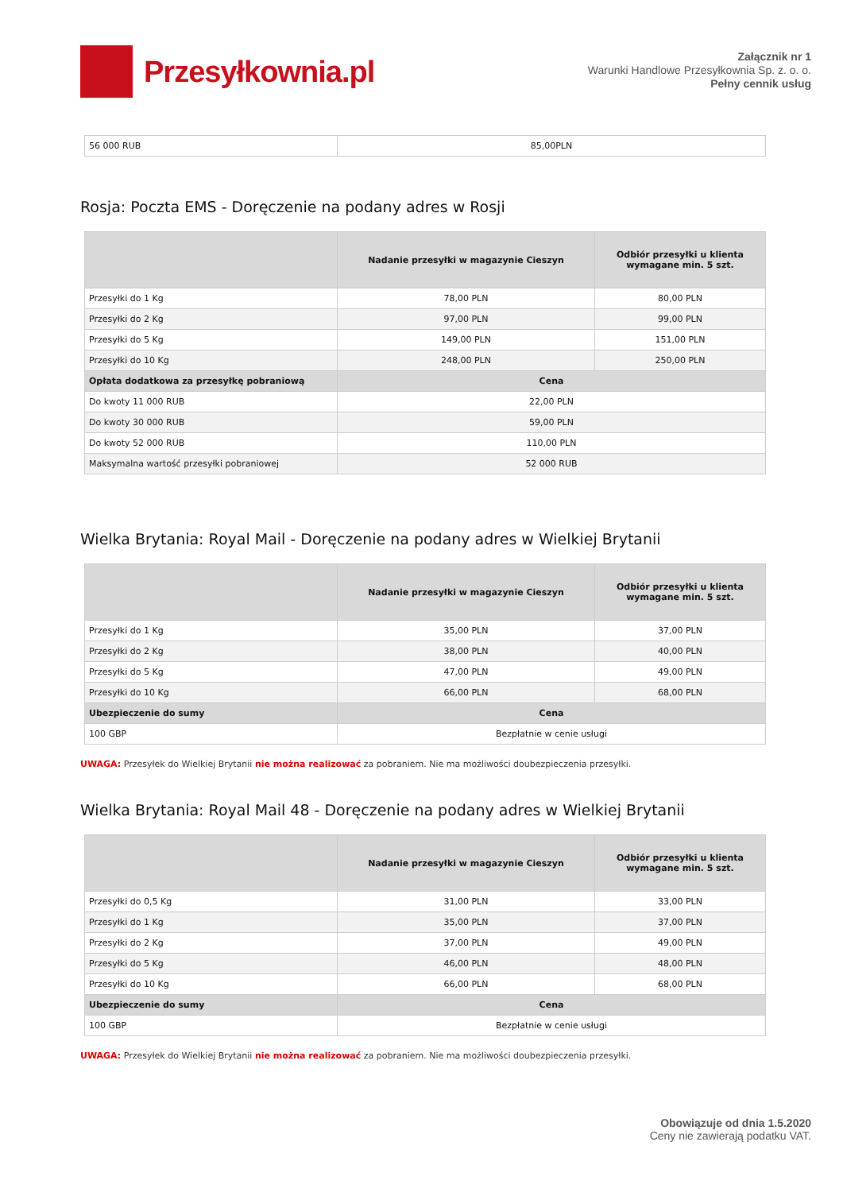Przesyłkownia.pl
Załącznik nr 1
Warunki Handlowe Przesyłkownia Sp. z. o. o.
Pełny cennik usług
| 56 000 RUB | 85,00PLN |
Rosja: Poczta EMS - Doręczenie na podany adres w Rosji
| | Nadanie przesyłki w magazynie Cieszyn | Odbiór przesyłki u klienta wymagane min. 5 szt. |
| --- | --- | --- |
| Przesyłki do 1 Kg | 78,00 PLN | 80,00 PLN |
| Przesyłki do 2 Kg | 97,00 PLN | 99,00 PLN |
| Przesyłki do 5 Kg | 149,00 PLN | 151,00 PLN |
| Przesyłki do 10 Kg | 248,00 PLN | 250,00 PLN |
| Opłata dodatkowa za przesyłkę pobraniową | Cena | |
| Do kwoty 11 000 RUB | 22,00 PLN | |
| Do kwoty 30 000 RUB | 59,00 PLN | |
| Do kwoty 52 000 RUB | 110,00 PLN | |
| Maksymalna wartość przesyłki pobraniowej | 52 000 RUB | |
Wielka Brytania: Royal Mail - Doręczenie na podany adres w Wielkiej Brytanii
| | Nadanie przesyłki w magazynie Cieszyn | Odbiór przesyłki u klienta wymagane min. 5 szt. |
| --- | --- | --- |
| Przesyłki do 1 Kg | 35,00 PLN | 37,00 PLN |
| Przesyłki do 2 Kg | 38,00 PLN | 40,00 PLN |
| Przesyłki do 5 Kg | 47,00 PLN | 49,00 PLN |
| Przesyłki do 10 Kg | 66,00 PLN | 68,00 PLN |
| Ubezpieczenie do sumy | Cena | |
| 100 GBP | Bezpłatnie w cenie usługi | |
UWAGA: Przesyłek do Wielkiej Brytanii nie można realizować za pobraniem. Nie ma możliwości doubezpieczenia przesyłki.
Wielka Brytania: Royal Mail 48 - Doręczenie na podany adres w Wielkiej Brytanii
| | Nadanie przesyłki w magazynie Cieszyn | Odbiór przesyłki u klienta wymagane min. 5 szt. |
| --- | --- | --- |
| Przesyłki do 0,5 Kg | 31,00 PLN | 33,00 PLN |
| Przesyłki do 1 Kg | 35,00 PLN | 37,00 PLN |
| Przesyłki do 2 Kg | 37,00 PLN | 49,00 PLN |
| Przesyłki do 5 Kg | 46,00 PLN | 48,00 PLN |
| Przesyłki do 10 Kg | 66,00 PLN | 68,00 PLN |
| Ubezpieczenie do sumy | Cena | |
| 100 GBP | Bezpłatnie w cenie usługi | |
UWAGA: Przesyłek do Wielkiej Brytanii nie można realizować za pobraniem. Nie ma możliwości doubezpieczenia przesyłki.
Obowiązuje od dnia 1.5.2020
Ceny nie zawierają podatku VAT.